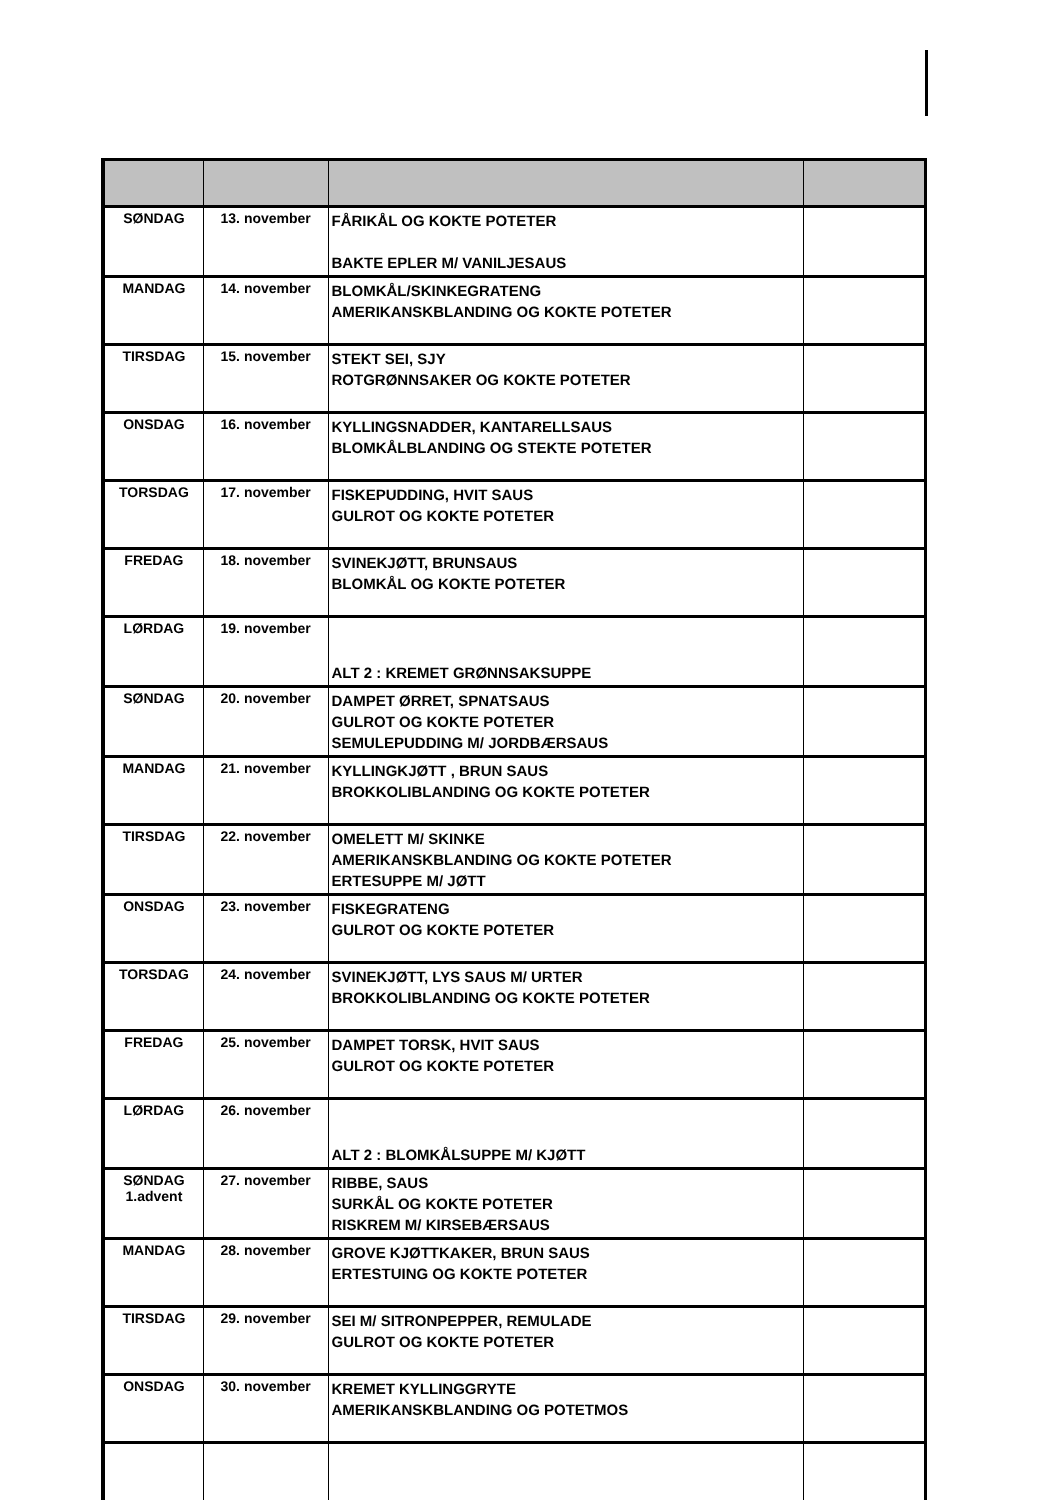| SØNDAG | 13. november | FÅRIKÅL OG KOKTE POTETER BAKTE EPLER M/ VANILJESAUS | |
| MANDAG | 14. november | BLOMKÅL/SKINKEGRATENG AMERIKANSKBLANDING OG KOKTE POTETER | |
| TIRSDAG | 15. november | STEKT SEI, SJY ROTGRØNNSAKER OG KOKTE POTETER | |
| ONSDAG | 16. november | KYLLINGSNADDER, KANTARELLSAUS BLOMKÅLBLANDING OG STEKTE POTETER | |
| TORSDAG | 17. november | FISKEPUDDING, HVIT SAUS GULROT OG KOKTE POTETER | |
| FREDAG | 18. november | SVINEKJØTT, BRUNSAUS BLOMKÅL OG KOKTE POTETER | |
| LØRDAG | 19. november | ALT 2 : KREMET GRØNNSAKSUPPE | |
| SØNDAG | 20. november | DAMPET ØRRET, SPNATSAUS GULROT OG KOKTE POTETER SEMULEPUDDING M/ JORDBÆRSAUS | |
| MANDAG | 21. november | KYLLINGKJØTT , BRUN SAUS BROKKOLIBLANDING OG KOKTE POTETER | |
| TIRSDAG | 22. november | OMELETT M/ SKINKE AMERIKANSKBLANDING OG KOKTE POTETER ERTESUPPE M/ JØTT | |
| ONSDAG | 23. november | FISKEGRATENG GULROT OG KOKTE POTETER | |
| TORSDAG | 24. november | SVINEKJØTT, LYS SAUS M/ URTER BROKKOLIBLANDING OG KOKTE POTETER | |
| FREDAG | 25. november | DAMPET TORSK, HVIT SAUS GULROT OG KOKTE POTETER | |
| LØRDAG | 26. november | ALT 2 : BLOMKÅLSUPPE M/ KJØTT | |
| SØNDAG 1.advent | 27. november | RIBBE, SAUS SURKÅL OG KOKTE POTETER RISKREM M/ KIRSEBÆRSAUS | |
| MANDAG | 28. november | GROVE KJØTTKAKER, BRUN SAUS ERTESTUING OG KOKTE POTETER | |
| TIRSDAG | 29. november | SEI M/ SITRONPEPPER, REMULADE GULROT OG KOKTE POTETER | |
| ONSDAG | 30. november | KREMET KYLLINGGRYTE AMERIKANSKBLANDING OG POTETMOS | |